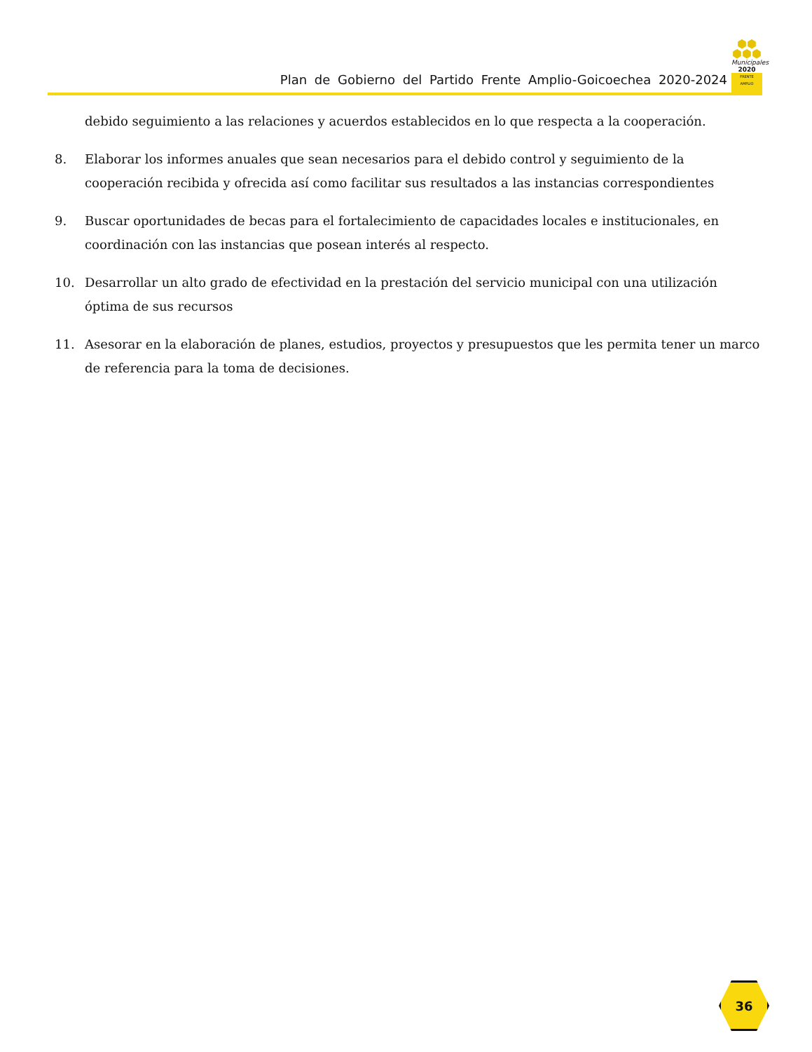Plan de Gobierno del Partido Frente Amplio-Goicoechea 2020-2024
⬢⬢
⬢⬢⬢
Municipales
2020
FRENTE AMPLIO
debido seguimiento a las relaciones y acuerdos establecidos en lo que respecta a la cooperación.
8. Elaborar los informes anuales que sean necesarios para el debido control y seguimiento de la cooperación recibida y ofrecida así como facilitar sus resultados a las instancias correspondientes
9. Buscar oportunidades de becas para el fortalecimiento de capacidades locales e institucionales, en coordinación con las instancias que posean interés al respecto.
10. Desarrollar un alto grado de efectividad en la prestación del servicio municipal con una utilización óptima de sus recursos
11. Asesorar en la elaboración de planes, estudios, proyectos y presupuestos que les permita tener un marco de referencia para la toma de decisiones.
36